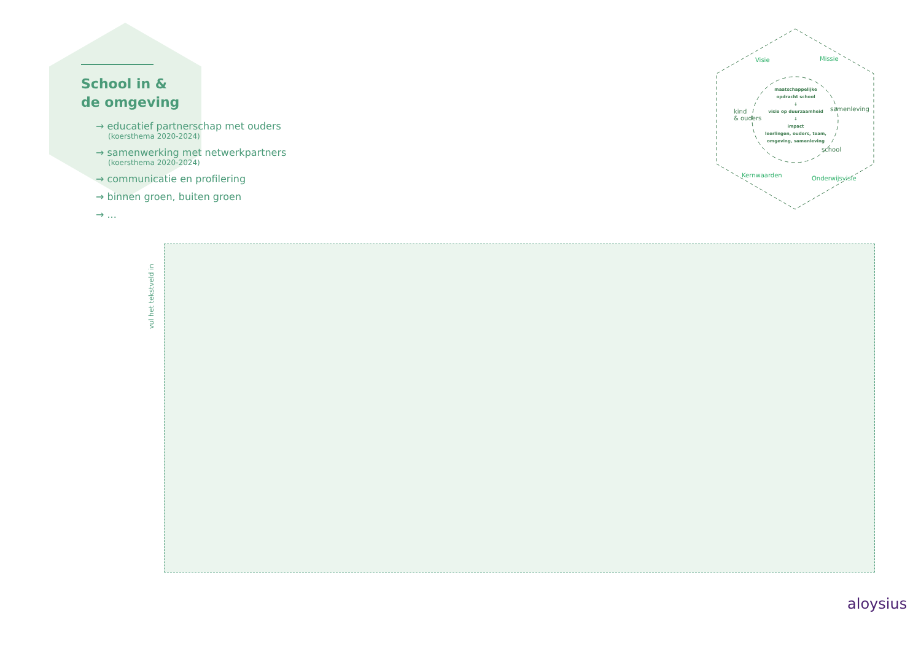School in &
de omgeving
→ educatief partnerschap met ouders
(koersthema 2020-2024)
→ samenwerking met netwerkpartners
(koersthema 2020-2024)
→ communicatie en profilering
→ binnen groen, buiten groen
→ ...
Visie Missie
Kernwaarden Onderwijsvisie
kind
& ouders
samenleving
school
maatschappelijke
opdracht school
↓
visie op duurzaamheid
↓
impact
leerlingen, ouders, team,
omgeving, samenleving
vul het tekstveld in
aloysius